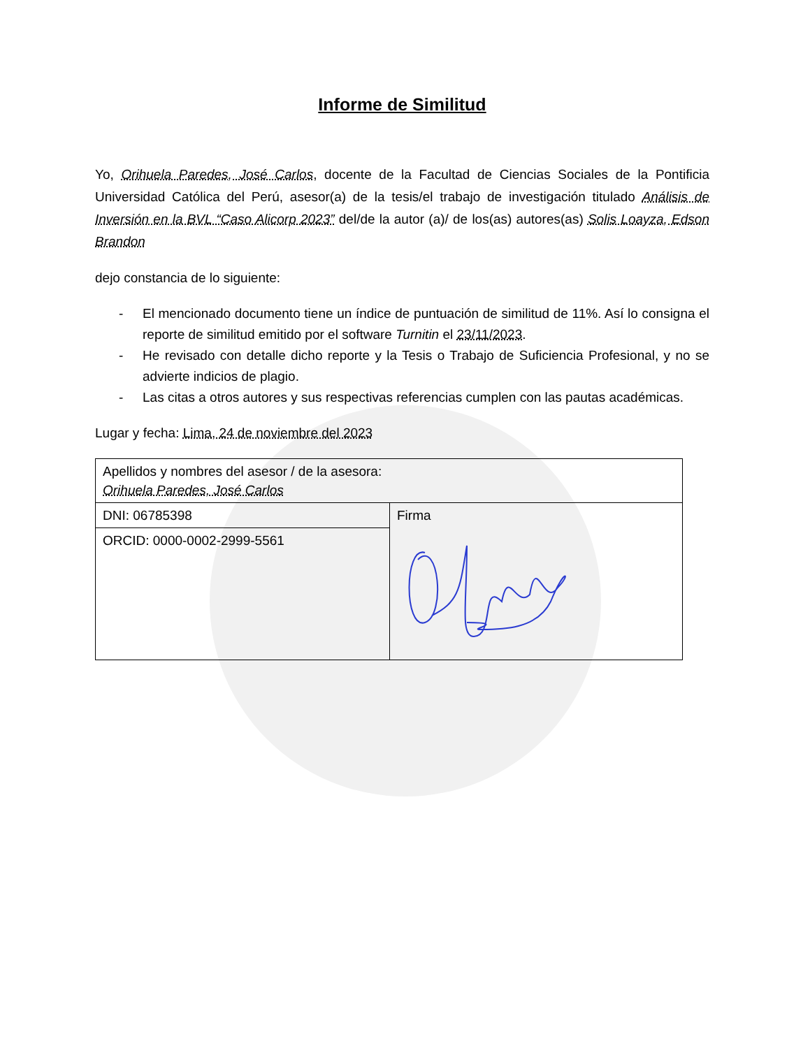Informe de Similitud
Yo, Orihuela Paredes, José Carlos, docente de la Facultad de Ciencias Sociales de la Pontificia Universidad Católica del Perú, asesor(a) de la tesis/el trabajo de investigación titulado Análisis de Inversión en la BVL “Caso Alicorp 2023” del/de la autor (a)/ de los(as) autores(as) Solis Loayza, Edson Brandon
dejo constancia de lo siguiente:
- El mencionado documento tiene un índice de puntuación de similitud de 11%. Así lo consigna el reporte de similitud emitido por el software Turnitin el 23/11/2023.
- He revisado con detalle dicho reporte y la Tesis o Trabajo de Suficiencia Profesional, y no se advierte indicios de plagio.
- Las citas a otros autores y sus respectivas referencias cumplen con las pautas académicas.
Lugar y fecha: Lima, 24 de noviembre del 2023
| Apellidos y nombres del asesor / de la asesora: Orihuela Paredes, José Carlos | |
| DNI: 06785398 | Firma |
| ORCID: 0000-0002-2999-5561 | |